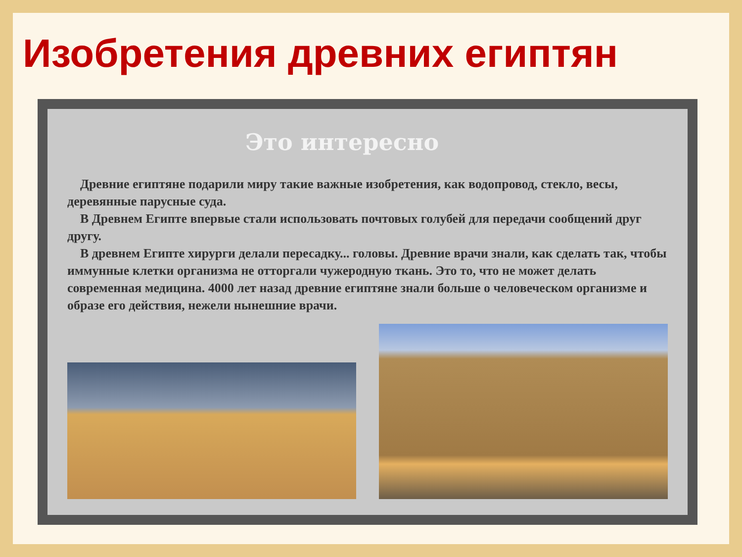Изобретения древних египтян
Это интересно
Древние египтяне подарили миру такие важные изобретения, как водопровод, стекло, весы, деревянные парусные суда.
В Древнем Египте впервые стали использовать почтовых голубей для передачи сообщений друг другу.
В древнем Египте хирурги делали пересадку... головы. Древние врачи знали, как сделать так, чтобы иммунные клетки организма не отторгали чужеродную ткань. Это то, что не может делать современная медицина. 4000 лет назад древние египтяне знали больше о человеческом организме и образе его действия, нежели нынешние врачи.